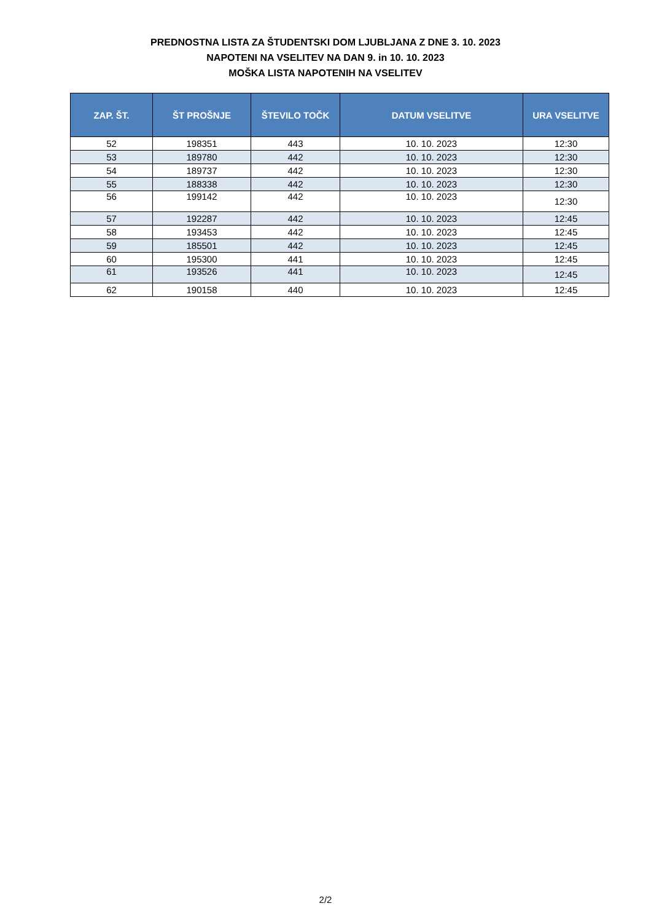PREDNOSTNA LISTA ZA ŠTUDENTSKI DOM LJUBLJANA Z DNE 3. 10. 2023
NAPOTENI NA VSELITEV NA DAN 9. in 10. 10. 2023
MOŠKA LISTA NAPOTENIH NA VSELITEV
| ZAP. ŠT. | ŠT PROŠNJE | ŠTEVILO TOČK | DATUM VSELITVE | URA VSELITVE |
| --- | --- | --- | --- | --- |
| 52 | 198351 | 443 | 10. 10. 2023 | 12:30 |
| 53 | 189780 | 442 | 10. 10. 2023 | 12:30 |
| 54 | 189737 | 442 | 10. 10. 2023 | 12:30 |
| 55 | 188338 | 442 | 10. 10. 2023 | 12:30 |
| 56 | 199142 | 442 | 10. 10. 2023 | 12:30 |
| 57 | 192287 | 442 | 10. 10. 2023 | 12:45 |
| 58 | 193453 | 442 | 10. 10. 2023 | 12:45 |
| 59 | 185501 | 442 | 10. 10. 2023 | 12:45 |
| 60 | 195300 | 441 | 10. 10. 2023 | 12:45 |
| 61 | 193526 | 441 | 10. 10. 2023 | 12:45 |
| 62 | 190158 | 440 | 10. 10. 2023 | 12:45 |
2/2